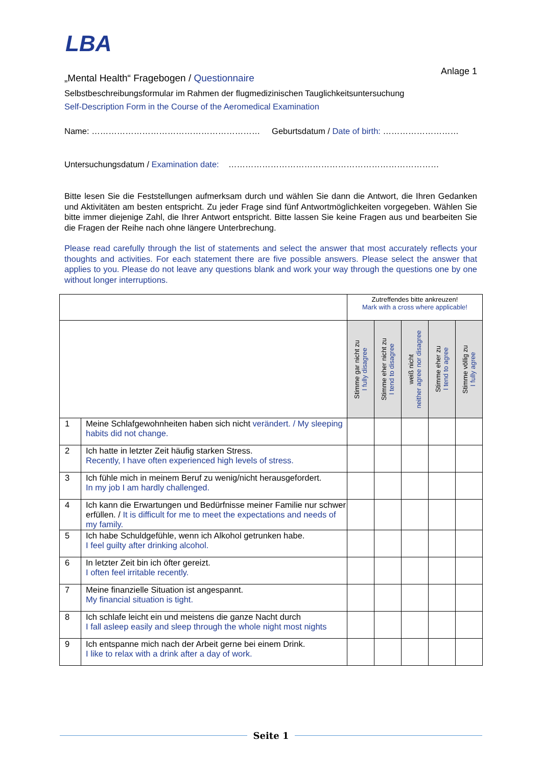LBA
„Mental Health“ Fragebogen / Questionnaire
Anlage 1
Selbstbeschreibungsformular im Rahmen der flugmedizinischen Tauglichkeitsuntersuchung
Self-Description Form in the Course of the Aeromedical Examination
Name: …………………………………………………… Geburtsdatum / Date of birth: ………………………
Untersuchungsdatum / Examination date: …………………………………………………………………
Bitte lesen Sie die Feststellungen aufmerksam durch und wählen Sie dann die Antwort, die Ihren Gedanken und Aktivitäten am besten entspricht. Zu jeder Frage sind fünf Antwortmöglichkeiten vorgegeben. Wählen Sie bitte immer diejenige Zahl, die Ihrer Antwort entspricht. Bitte lassen Sie keine Fragen aus und bearbeiten Sie die Fragen der Reihe nach ohne längere Unterbrechung.
Please read carefully through the list of statements and select the answer that most accurately reflects your thoughts and activities. For each statement there are five possible answers. Please select the answer that applies to you. Please do not leave any questions blank and work your way through the questions one by one without longer interruptions.
| | | Zutreffendes bitte ankreuzen! Mark with a cross where applicable! | | | | |
| | | Stimme gar nicht zu I fully disagree | Stimme eher nicht zu I tend to disagree | weiß nicht neither agree nor disagree | Stimme eher zu I tend to agree | Stimme völlig zu I fully agree |
| 1 | Meine Schlafgewohnheiten haben sich nicht verändert. / My sleeping habits did not change. | | | | | |
| 2 | Ich hatte in letzter Zeit häufig starken Stress. Recently, I have often experienced high levels of stress. | | | | | |
| 3 | Ich fühle mich in meinem Beruf zu wenig/nicht herausgefordert. In my job I am hardly challenged. | | | | | |
| 4 | Ich kann die Erwartungen und Bedürfnisse meiner Familie nur schwer erfüllen. / It is difficult for me to meet the expectations and needs of my family. | | | | | |
| 5 | Ich habe Schuldgefühle, wenn ich Alkohol getrunken habe. I feel guilty after drinking alcohol. | | | | | |
| 6 | In letzter Zeit bin ich öfter gereizt. I often feel irritable recently. | | | | | |
| 7 | Meine finanzielle Situation ist angespannt. My financial situation is tight. | | | | | |
| 8 | Ich schlafe leicht ein und meistens die ganze Nacht durch I fall asleep easily and sleep through the whole night most nights | | | | | |
| 9 | Ich entspanne mich nach der Arbeit gerne bei einem Drink. I like to relax with a drink after a day of work. | | | | | |
Seite 1